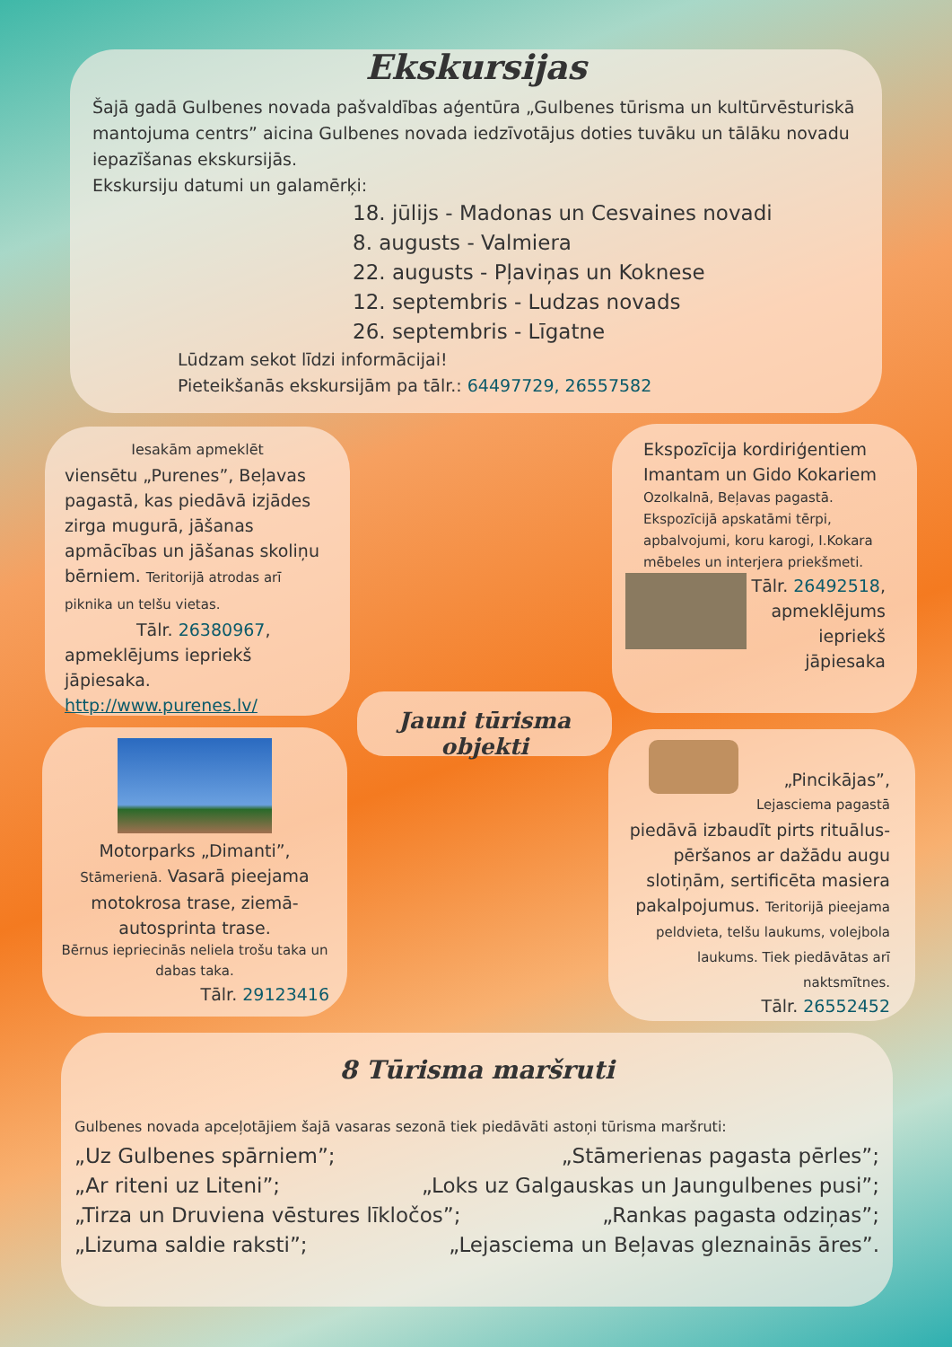Ekskursijas
Šajā gadā Gulbenes novada pašvaldības aģentūra „Gulbenes tūrisma un kultūrvēsturiskā mantojuma centrs” aicina Gulbenes novada iedzīvotājus doties tuvāku un tālāku novadu iepazīšanas ekskursijās.
Ekskursiju datumi un galamērķi:
18. jūlijs - Madonas un Cesvaines novadi
8. augusts - Valmiera
22. augusts - Pļaviņas un Koknese
12. septembris - Ludzas novads
26. septembris - Līgatne
Lūdzam sekot līdzi informācijai!
Pieteikšanās ekskursijām pa tālr.: 64497729, 26557582
Iesakām apmeklēt
viensētu „Purenes”, Beļavas pagastā, kas piedāvā izjādes zirga mugurā, jāšanas apmācības un jāšanas skoliņu bērniem. Teritorijā atrodas arī piknika un telšu vietas.
Tālr. 26380967,
apmeklējums iepriekš jāpiesaka.
http://www.purenes.lv/
Ekspozīcija kordiriģentiem Imantam un Gido Kokariem
Ozolkalnā, Beļavas pagastā. Ekspozīcijā apskatāmi tērpi, apbalvojumi, koru karogi, I.Kokara mēbeles un interjera priekšmeti.
Tālr. 26492518, apmeklējums iepriekš jāpiesaka
Jauni tūrisma objekti
Motorparks „Dimanti”, Stāmerienā. Vasarā pieejama motokrosa trase, ziemā-autosprinta trase.
Bērnus iepriecinās neliela trošu taka un dabas taka.
Tālr. 29123416
„Pincikājas”,
Lejasciema pagastā
piedāvā izbaudīt pirts rituālus-pēršanos ar dažādu augu slotiņām, sertificēta masiera pakalpojumus. Teritorijā pieejama peldvieta, telšu laukums, volejbola laukums. Tiek piedāvātas arī naktsmītnes.
Tālr. 26552452
8 Tūrisma maršruti
Gulbenes novada apceļotājiem šajā vasaras sezonā tiek piedāvāti astoņi tūrisma maršruti:
„Uz Gulbenes spārniem”; „Stāmerienas pagasta pērles”;
„Ar riteni uz Liteni”; „Loks uz Galgauskas un Jaungulbenes pusi”;
„Tirza un Druviena vēstures līkločos”; „Rankas pagasta odziņas”;
„Lizuma saldie raksti”; „Lejasciema un Beļavas gleznainās āres”.